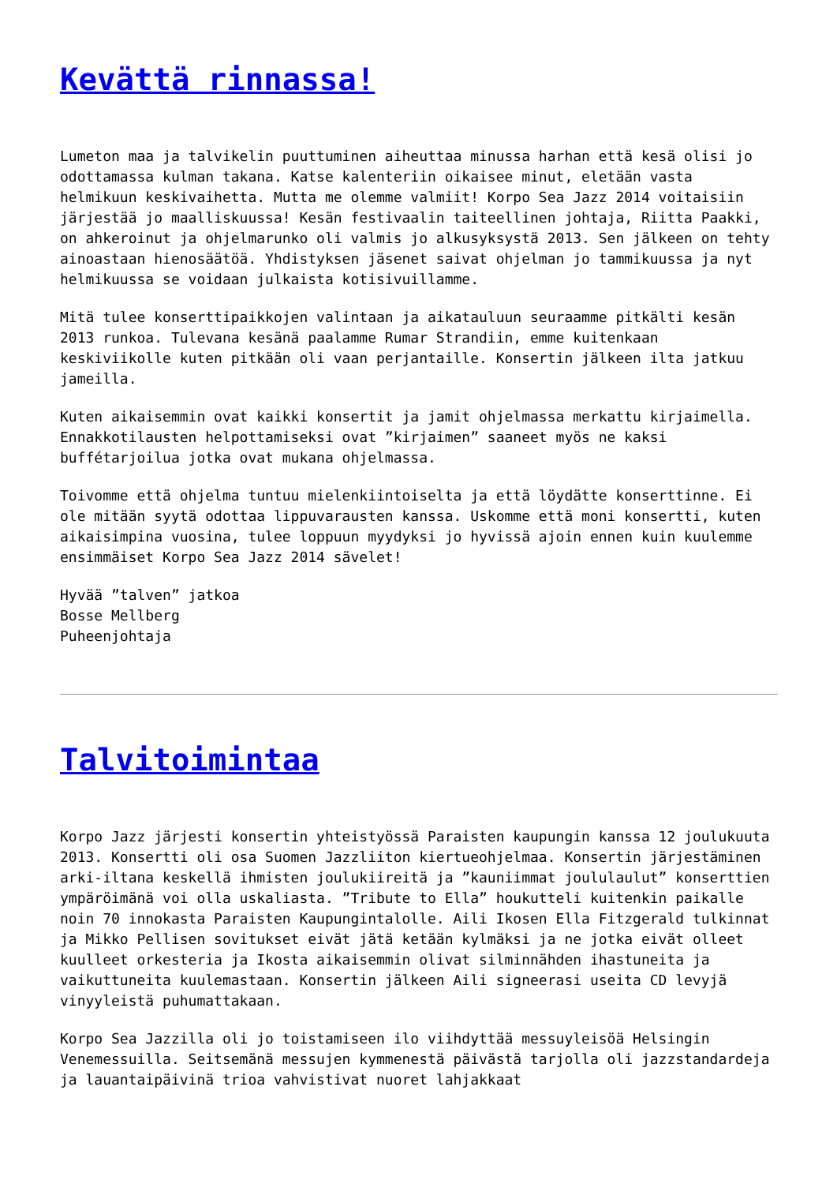Kevättä rinnassa!
Lumeton maa ja talvikelin puuttuminen aiheuttaa minussa harhan että kesä olisi jo odottamassa kulman takana. Katse kalenteriin oikaisee minut, eletään vasta helmikuun keskivaihetta. Mutta me olemme valmiit! Korpo Sea Jazz 2014 voitaisiin järjestää jo maalliskuussa! Kesän festivaalin taiteellinen johtaja, Riitta Paakki, on ahkeroinut ja ohjelmarunko oli valmis jo alkusyksystä 2013. Sen jälkeen on tehty ainoastaan hienosäätöä. Yhdistyksen jäsenet saivat ohjelman jo tammikuussa ja nyt helmikuussa se voidaan julkaista kotisivuillamme.
Mitä tulee konserttipaikkojen valintaan ja aikatauluun seuraamme pitkälti kesän 2013 runkoa. Tulevana kesänä paalamme Rumar Strandiin, emme kuitenkaan keskiviikolle kuten pitkään oli vaan perjantaille. Konsertin jälkeen ilta jatkuu jameilla.
Kuten aikaisemmin ovat kaikki konsertit ja jamit ohjelmassa merkattu kirjaimella. Ennakkotilausten helpottamiseksi ovat ”kirjaimen” saaneet myös ne kaksi buffétarjoilua jotka ovat mukana ohjelmassa.
Toivomme että ohjelma tuntuu mielenkiintoiselta ja että löydätte konserttinne. Ei ole mitään syytä odottaa lippuvarausten kanssa. Uskomme että moni konsertti, kuten aikaisimpina vuosina, tulee loppuun myydyksi jo hyvissä ajoin ennen kuin kuulemme ensimmäiset Korpo Sea Jazz 2014 sävelet!
Hyvää ”talven” jatkoa
Bosse Mellberg
Puheenjohtaja
Talvitoimintaa
Korpo Jazz järjesti konsertin yhteistyössä Paraisten kaupungin kanssa 12 joulukuuta 2013. Konsertti oli osa Suomen Jazzliiton kiertueohjelmaa. Konsertin järjestäminen arki-iltana keskellä ihmisten joulukiireitä ja ”kauniimmat joululaulut” konserttien ympäröimänä voi olla uskaliasta. ”Tribute to Ella” houkutteli kuitenkin paikalle noin 70 innokasta Paraisten Kaupungintalolle. Aili Ikosen Ella Fitzgerald tulkinnat ja Mikko Pellisen sovitukset eivät jätä ketään kylmäksi ja ne jotka eivät olleet kuulleet orkesteria ja Ikosta aikaisemmin olivat silminnähden ihastuneita ja vaikuttuneita kuulemastaan. Konsertin jälkeen Aili signeerasi useita CD levyjä vinyyleistä puhumattakaan.
Korpo Sea Jazzilla oli jo toistamiseen ilo viihdyttää messuyleisöä Helsingin Venemessuilla. Seitsemänä messujen kymmenestä päivästä tarjolla oli jazzstandardeja ja lauantaipäivinä trioa vahvistivat nuoret lahjakkaat